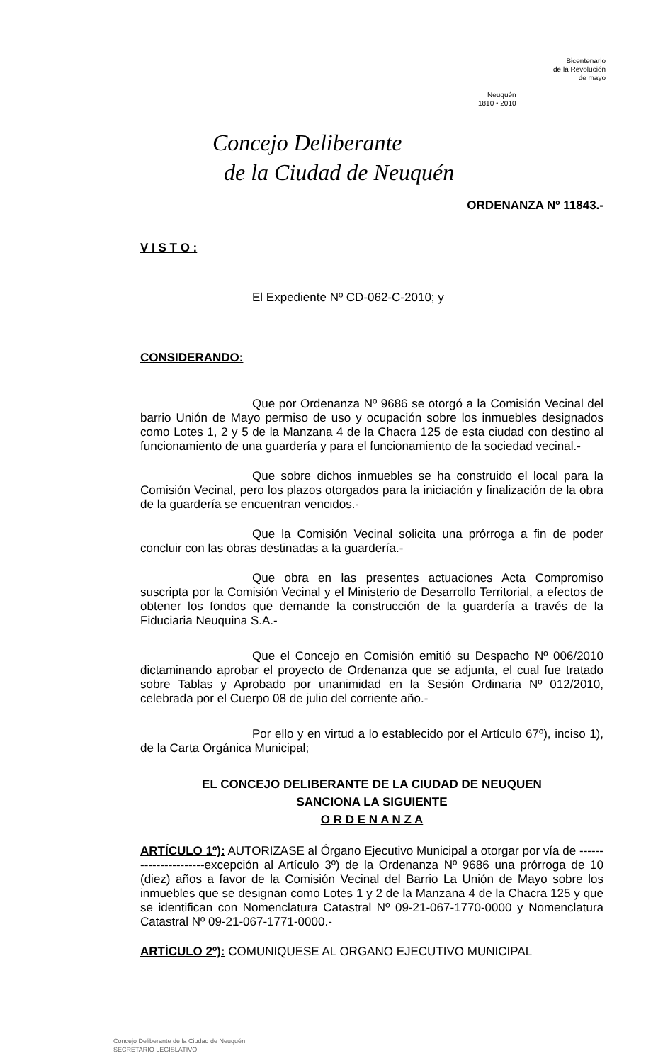Bicentenario
de la Revolución
de mayo
Neuquén
1810 • 2010
Concejo Deliberante
de la Ciudad de Neuquén
ORDENANZA Nº 11843.-
V I S T O :
El Expediente Nº CD-062-C-2010; y
CONSIDERANDO:
Que por Ordenanza Nº 9686 se otorgó a la Comisión Vecinal del barrio Unión de Mayo permiso de uso y ocupación sobre los inmuebles designados como Lotes 1, 2 y 5 de la Manzana 4 de la Chacra 125 de esta ciudad con destino al funcionamiento de una guardería y para el funcionamiento de la sociedad vecinal.-
Que sobre dichos inmuebles se ha construido el local para la Comisión Vecinal, pero los plazos otorgados para la iniciación y finalización de la obra de la guardería se encuentran vencidos.-
Que la Comisión Vecinal solicita una prórroga a fin de poder concluir con las obras destinadas a la guardería.-
Que obra en las presentes actuaciones Acta Compromiso suscripta por la Comisión Vecinal y el Ministerio de Desarrollo Territorial, a efectos de obtener los fondos que demande la construcción de la guardería a través de la Fiduciaria Neuquina S.A.-
Que el Concejo en Comisión emitió su Despacho Nº 006/2010 dictaminando aprobar el proyecto de Ordenanza que se adjunta, el cual fue tratado sobre Tablas y Aprobado por unanimidad en la Sesión Ordinaria Nº 012/2010, celebrada por el Cuerpo 08 de julio del corriente año.-
Por ello y en virtud a lo establecido por el Artículo 67º), inciso 1), de la Carta Orgánica Municipal;
EL CONCEJO DELIBERANTE DE LA CIUDAD DE NEUQUEN
SANCIONA LA SIGUIENTE
O R D E N A N Z A
ARTÍCULO 1º): AUTORIZASE al Órgano Ejecutivo Municipal a otorgar por vía de ----------------------excepción al Artículo 3º) de la Ordenanza Nº 9686 una prórroga de 10 (diez) años a favor de la Comisión Vecinal del Barrio La Unión de Mayo sobre los inmuebles que se designan como Lotes 1 y 2 de la Manzana 4 de la Chacra 125 y que se identifican con Nomenclatura Catastral Nº 09-21-067-1770-0000 y Nomenclatura Catastral Nº 09-21-067-1771-0000.-
ARTÍCULO 2º): COMUNIQUESE AL ORGANO EJECUTIVO MUNICIPAL
Concejo Deliberante de la Ciudad de Neuquén
SECRETARIO LEGISLATIVO